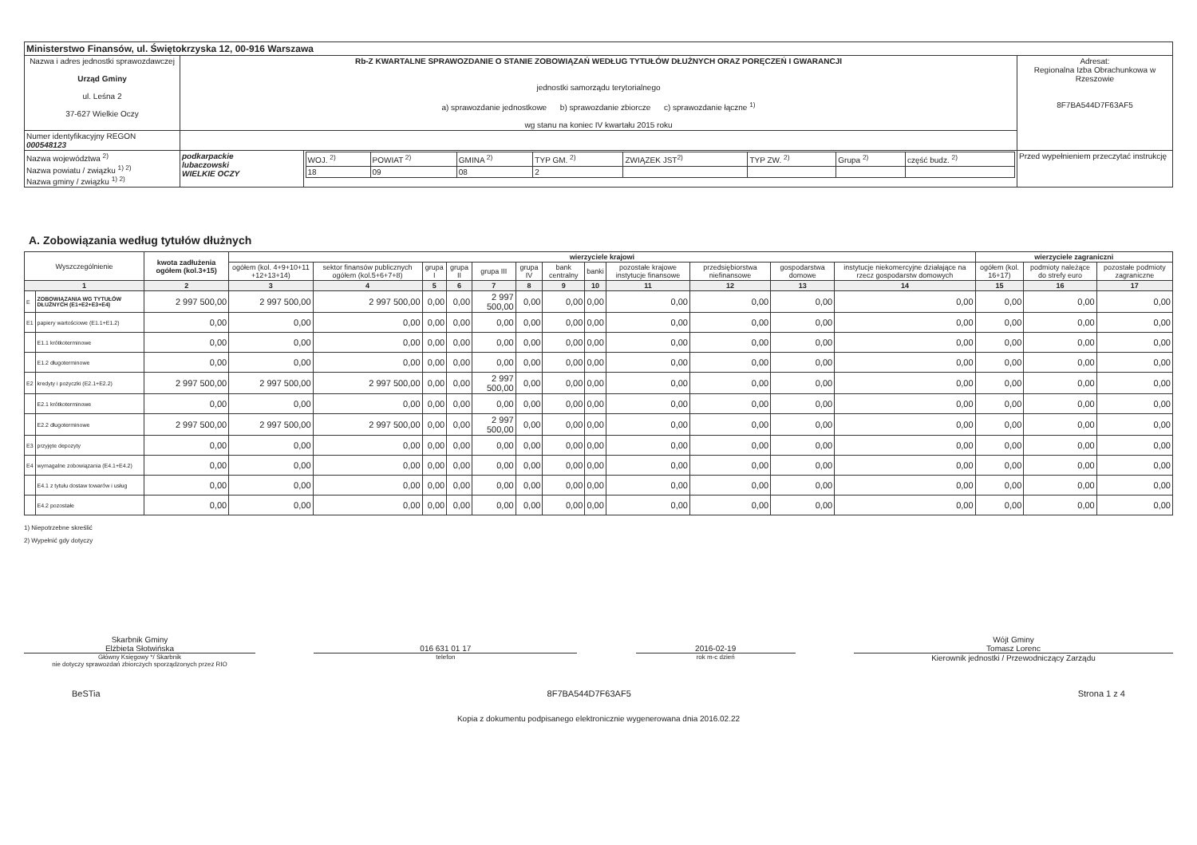| Ministerstwo Finansów, ul. Świętokrzyska 12, 00-916 Warszawa | | | |
| Nazwa i adres jednostki sprawozdawczej Urząd Gminy ul. Leśna 2 37-627 Wielkie Oczy | Rb-Z KWARTALNE SPRAWOZDANIE O STANIE ZOBOWIĄZAŃ WEDŁUG TYTUŁÓW DŁUŻNYCH ORAZ PORĘCZEŃ I GWARANCJI jednostki samorządu terytorialnego a) sprawozdanie jednostkowe b) sprawozdanie zbiorcze c) sprawozdanie łączne <sup>1)</sup> wg stanu na koniec IV kwartału 2015 roku | | Adresat: Regionalna Izba Obrachunkowa w Rzeszowie 8F7BA544D7F63AF5 |
| Numer identyfikacyjny REGON 000548123 | | | |
| Nazwa województwa <sup>2)</sup> Nazwa powiatu / związku <sup>1) 2)</sup> Nazwa gminy / związku <sup>1) 2)</sup> | podkarpackie lubaczowski WIELKIE OCZY | / WOJ. <sup>2)</sup> / POWIAT <sup>2)</sup> / GMINA <sup>2)</sup> / TYP GM. <sup>2)</sup> / ZWIĄZEK JST<sup>2)</sup> / TYP ZW. <sup>2)</sup> / Grupa <sup>2)</sup> / część budz. <sup>2)</sup> / / 18 / 09 / 08 / 2 / / / / / | Przed wypełnieniem przeczytać instrukcję |
A. Zobowiązania według tytułów dłużnych
| Wyszczególnienie | | kwota zadłużenia ogółem (kol.3+15) | wierzyciele krajowi | | | | | | | | | | | | wierzyciele zagraniczni | | |
| --- | --- | --- | --- | --- | --- | --- | --- | --- | --- | --- | --- | --- | --- | --- | --- | --- | --- |
| | | | ogółem (kol. 4+9+10+11 +12+13+14) | sektor finansów publicznych ogółem (kol.5+6+7+8) | grupa I | grupa II | grupa III | grupa IV | bank centralny | banki | pozostałe krajowe instytucje finansowe | przedsiębiorstwa niefinansowe | gospodarstwa domowe | instytucje niekomercyjne działające na rzecz gospodarstw domowych | ogółem (kol. 16+17) | podmioty należące do strefy euro | pozostałe podmioty zagraniczne |
| 1 | | 2 | 3 | 4 | 5 | 6 | 7 | 8 | 9 | 10 | 11 | 12 | 13 | 14 | 15 | 16 | 17 |
| E | ZOBOWIĄZANIA WG TYTUŁÓW DŁUŻNYCH (E1+E2+E3+E4) | 2 997 500,00 | 2 997 500,00 | 2 997 500,00 | 0,00 | 0,00 | 2 997 500,00 | 0,00 | 0,00 | 0,00 | 0,00 | 0,00 | 0,00 | 0,00 | 0,00 | 0,00 | 0,00 |
| E1 | papiery wartościowe (E1.1+E1.2) | 0,00 | 0,00 | 0,00 | 0,00 | 0,00 | 0,00 | 0,00 | 0,00 | 0,00 | 0,00 | 0,00 | 0,00 | 0,00 | 0,00 | 0,00 | 0,00 |
| | E1.1 krótkoterminowe | 0,00 | 0,00 | 0,00 | 0,00 | 0,00 | 0,00 | 0,00 | 0,00 | 0,00 | 0,00 | 0,00 | 0,00 | 0,00 | 0,00 | 0,00 | 0,00 |
| | E1.2 długoterminowe | 0,00 | 0,00 | 0,00 | 0,00 | 0,00 | 0,00 | 0,00 | 0,00 | 0,00 | 0,00 | 0,00 | 0,00 | 0,00 | 0,00 | 0,00 | 0,00 |
| E2 | kredyty i pożyczki (E2.1+E2.2) | 2 997 500,00 | 2 997 500,00 | 2 997 500,00 | 0,00 | 0,00 | 2 997 500,00 | 0,00 | 0,00 | 0,00 | 0,00 | 0,00 | 0,00 | 0,00 | 0,00 | 0,00 | 0,00 |
| | E2.1 krótkoterminowe | 0,00 | 0,00 | 0,00 | 0,00 | 0,00 | 0,00 | 0,00 | 0,00 | 0,00 | 0,00 | 0,00 | 0,00 | 0,00 | 0,00 | 0,00 | 0,00 |
| | E2.2 długoterminowe | 2 997 500,00 | 2 997 500,00 | 2 997 500,00 | 0,00 | 0,00 | 2 997 500,00 | 0,00 | 0,00 | 0,00 | 0,00 | 0,00 | 0,00 | 0,00 | 0,00 | 0,00 | 0,00 |
| E3 | przyjęte depozyty | 0,00 | 0,00 | 0,00 | 0,00 | 0,00 | 0,00 | 0,00 | 0,00 | 0,00 | 0,00 | 0,00 | 0,00 | 0,00 | 0,00 | 0,00 | 0,00 |
| E4 | wymagalne zobowiązania (E4.1+E4.2) | 0,00 | 0,00 | 0,00 | 0,00 | 0,00 | 0,00 | 0,00 | 0,00 | 0,00 | 0,00 | 0,00 | 0,00 | 0,00 | 0,00 | 0,00 | 0,00 |
| | E4.1 z tytułu dostaw towarów i usług | 0,00 | 0,00 | 0,00 | 0,00 | 0,00 | 0,00 | 0,00 | 0,00 | 0,00 | 0,00 | 0,00 | 0,00 | 0,00 | 0,00 | 0,00 | 0,00 |
| | E4.2 pozostałe | 0,00 | 0,00 | 0,00 | 0,00 | 0,00 | 0,00 | 0,00 | 0,00 | 0,00 | 0,00 | 0,00 | 0,00 | 0,00 | 0,00 | 0,00 | 0,00 |
1) Niepotrzebne skreślić
2) Wypełnić gdy dotyczy
Skarbnik Gminy
Elżbieta Słotwińska
Główny Księgowy */ Skarbnik
nie dotyczy sprawozdań zbiorczych sporządzonych przez RIO
016 631 01 17
telefon
2016-02-19
rok m-c dzień
Wójt Gminy
Tomasz Lorenc
Kierownik jednostki / Przewodniczący Zarządu
BeSTia 8F7BA544D7F63AF5 Strona 1 z 4
Kopia z dokumentu podpisanego elektronicznie wygenerowana dnia 2016.02.22